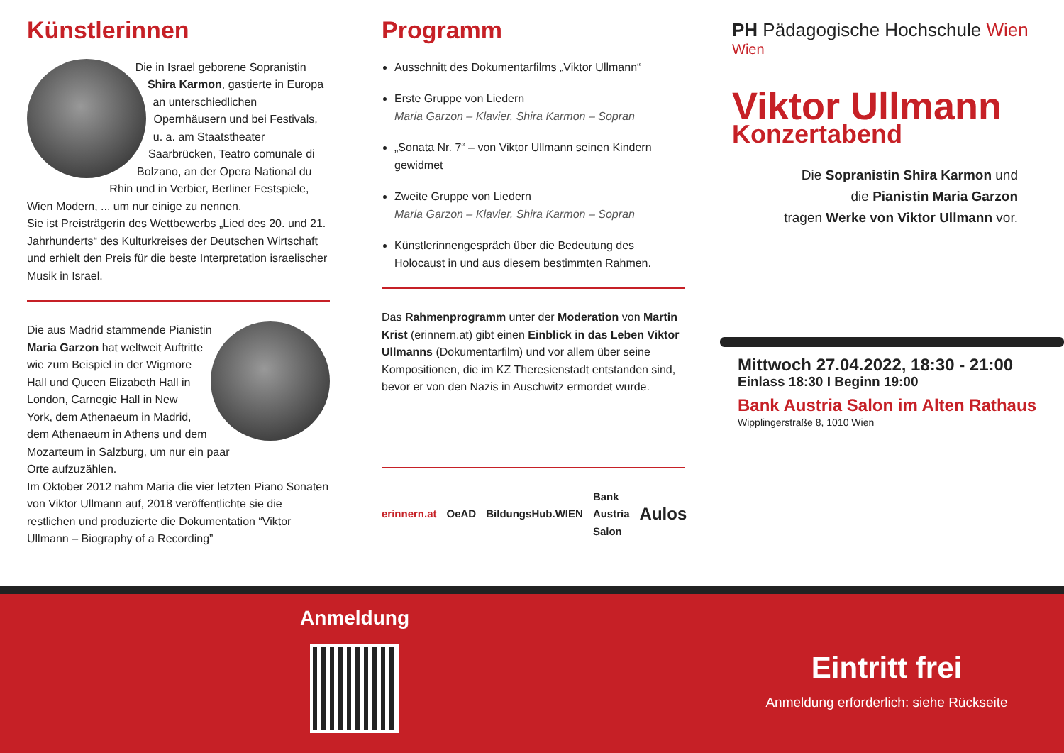Künstlerinnen
Die in Israel geborene Sopranistin Shira Karmon, gastierte in Europa an unterschiedlichen Opernhäusern und bei Festivals, u. a. am Staatstheater Saarbrücken, Teatro comunale di Bolzano, an der Opera National du Rhin und in Verbier, Berliner Festspiele, Wien Modern, ... um nur einige zu nennen.
Sie ist Preisträgerin des Wettbewerbs „Lied des 20. und 21. Jahrhunderts“ des Kulturkreises der Deutschen Wirtschaft und erhielt den Preis für die beste Interpretation israelischer Musik in Israel.
Die aus Madrid stammende Pianistin Maria Garzon hat weltweit Auftritte wie zum Beispiel in der Wigmore Hall und Queen Elizabeth Hall in London, Carnegie Hall in New York, dem Athenaeum in Madrid, dem Athenaeum in Athens und dem Mozarteum in Salzburg, um nur ein paar Orte aufzuzählen.
Im Oktober 2012 nahm Maria die vier letzten Piano Sonaten von Viktor Ullmann auf, 2018 veröffentlichte sie die restlichen und produzierte die Dokumentation “Viktor Ullmann – Biography of a Recording”
Programm
Ausschnitt des Dokumentarfilms „Viktor Ullmann“
Erste Gruppe von Liedern
Maria Garzon – Klavier, Shira Karmon – Sopran
„Sonata Nr. 7“ – von Viktor Ullmann seinen Kindern gewidmet
Zweite Gruppe von Liedern
Maria Garzon – Klavier, Shira Karmon – Sopran
Künstlerinnengespräch über die Bedeutung des Holocaust in und aus diesem bestimmten Rahmen.
Das Rahmenprogramm unter der Moderation von Martin Krist (erinnern.at) gibt einen Einblick in das Leben Viktor Ullmanns (Dokumentarfilm) und vor allem über seine Kompositionen, die im KZ Theresienstadt entstanden sind, bevor er von den Nazis in Auschwitz ermordet wurde.
erinnern.at OeAD BildungsHub.WIEN Bank Austria Salon Aulos
PH Pädagogische Hochschule Wien
Wien
Viktor Ullmann
Konzertabend
Die Sopranistin Shira Karmon und
die Pianistin Maria Garzon
tragen Werke von Viktor Ullmann vor.
Mittwoch 27.04.2022, 18:30 - 21:00
Einlass 18:30 I Beginn 19:00
Bank Austria Salon im Alten Rathaus
Wipplingerstraße 8, 1010 Wien
Anmeldung
Eintritt frei
Anmeldung erforderlich: siehe Rückseite